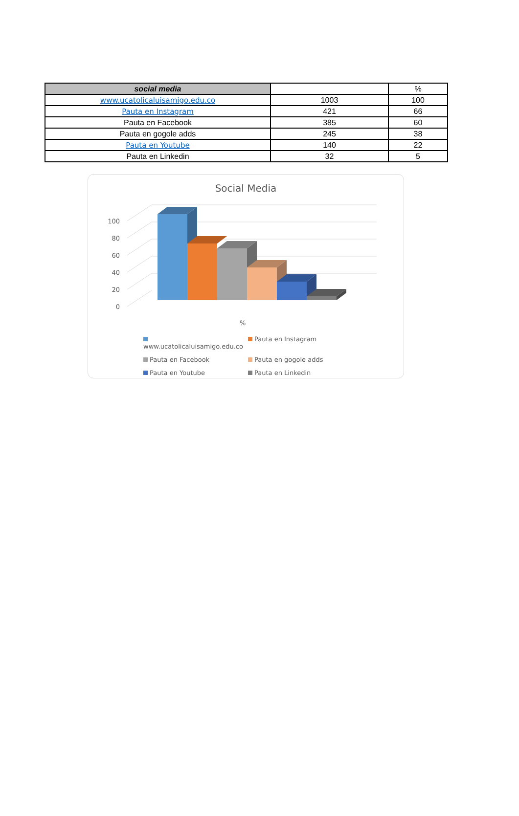| social media | | % |
| --- | --- | --- |
| www.ucatolicaluisamigo.edu.co | 1003 | 100 |
| Pauta en Instagram | 421 | 66 |
| Pauta en Facebook | 385 | 60 |
| Pauta en gogole adds | 245 | 38 |
| Pauta en Youtube | 140 | 22 |
| Pauta en Linkedin | 32 | 5 |
Social Media
0
20
40
60
80
100
%
www.ucatolicaluisamigo.edu.co
Pauta en Instagram
Pauta en Facebook
Pauta en gogole adds
Pauta en Youtube
Pauta en Linkedin